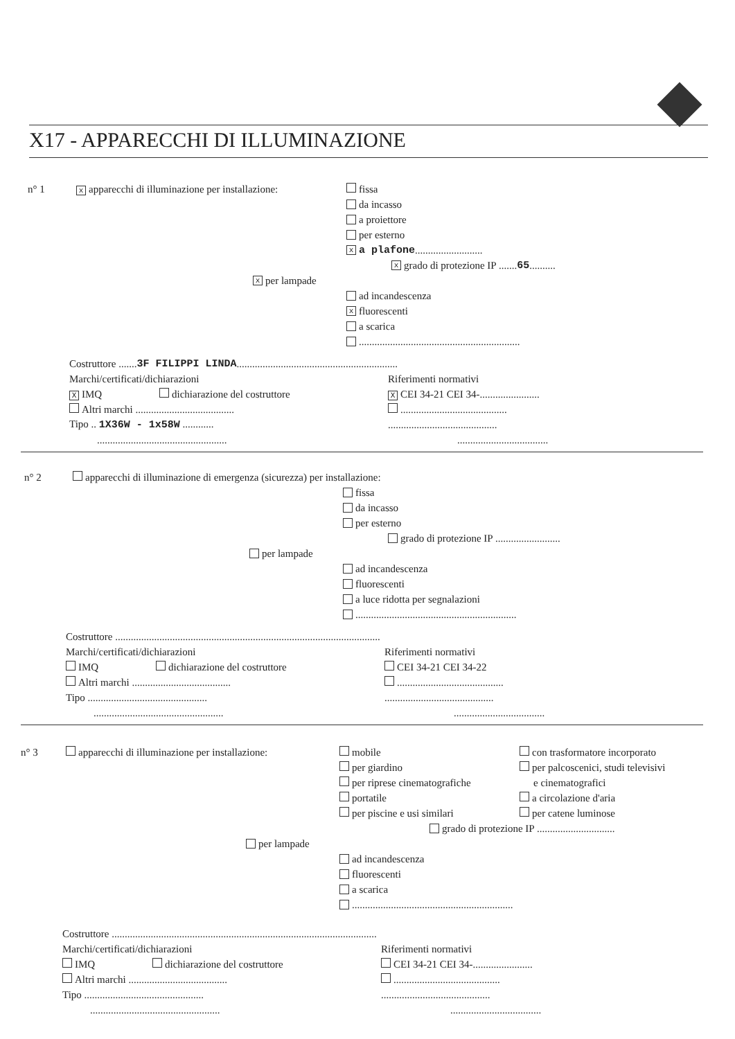X17 - APPARECCHI DI ILLUMINAZIONE
n° 1 x apparecchi di illuminazione per installazione: fissa
da incasso
a proiettore
per esterno
xa plafone ..........................
xgrado di protezione IP ....... 65 ..........
xper lampade
ad incandescenza
xfluorescenti
a scarica
..............................................................
Costruttore ....... 3F FILIPPI LINDA ..............................................................
Marchi/certificati/dichiarazioni Riferimenti normativi
X IMQ dichiarazione del costruttore X CEI 34-21 CEI 34-.......................
Altri marchi ...................................... .........................................
Tipo .. 1X36W - 1x58W ......................................................
.....................................................................................
n° 2 apparecchi di illuminazione di emergenza (sicurezza) per installazione:
fissa
da incasso
per esterno
grado di protezione IP .........................
per lampade
ad incandescenza
fluorescenti
a luce ridotta per segnalazioni
..............................................................
Costruttore ......................................................................................................
Marchi/certificati/dichiarazioni Riferimenti normativi
IMQ dichiarazione del costruttore CEI 34-21 CEI 34-22
Altri marchi ...................................... .........................................
Tipo ........................................................................................
.....................................................................................
n° 3 apparecchi di illuminazione per installazione: mobile con trasformatore incorporato
per giardino per palcoscenici, studi televisivi
per riprese cinematografiche e cinematografici
portatile a circolazione d'aria
per piscine e usi similari per catene luminose
grado di protezione IP ..............................
per lampade
ad incandescenza
fluorescenti
a scarica
..............................................................
Costruttore ......................................................................................................
Marchi/certificati/dichiarazioni Riferimenti normativi
IMQ dichiarazione del costruttore CEI 34-21 CEI 34-.......................
Altri marchi ...................................... .........................................
Tipo ........................................................................................
.....................................................................................